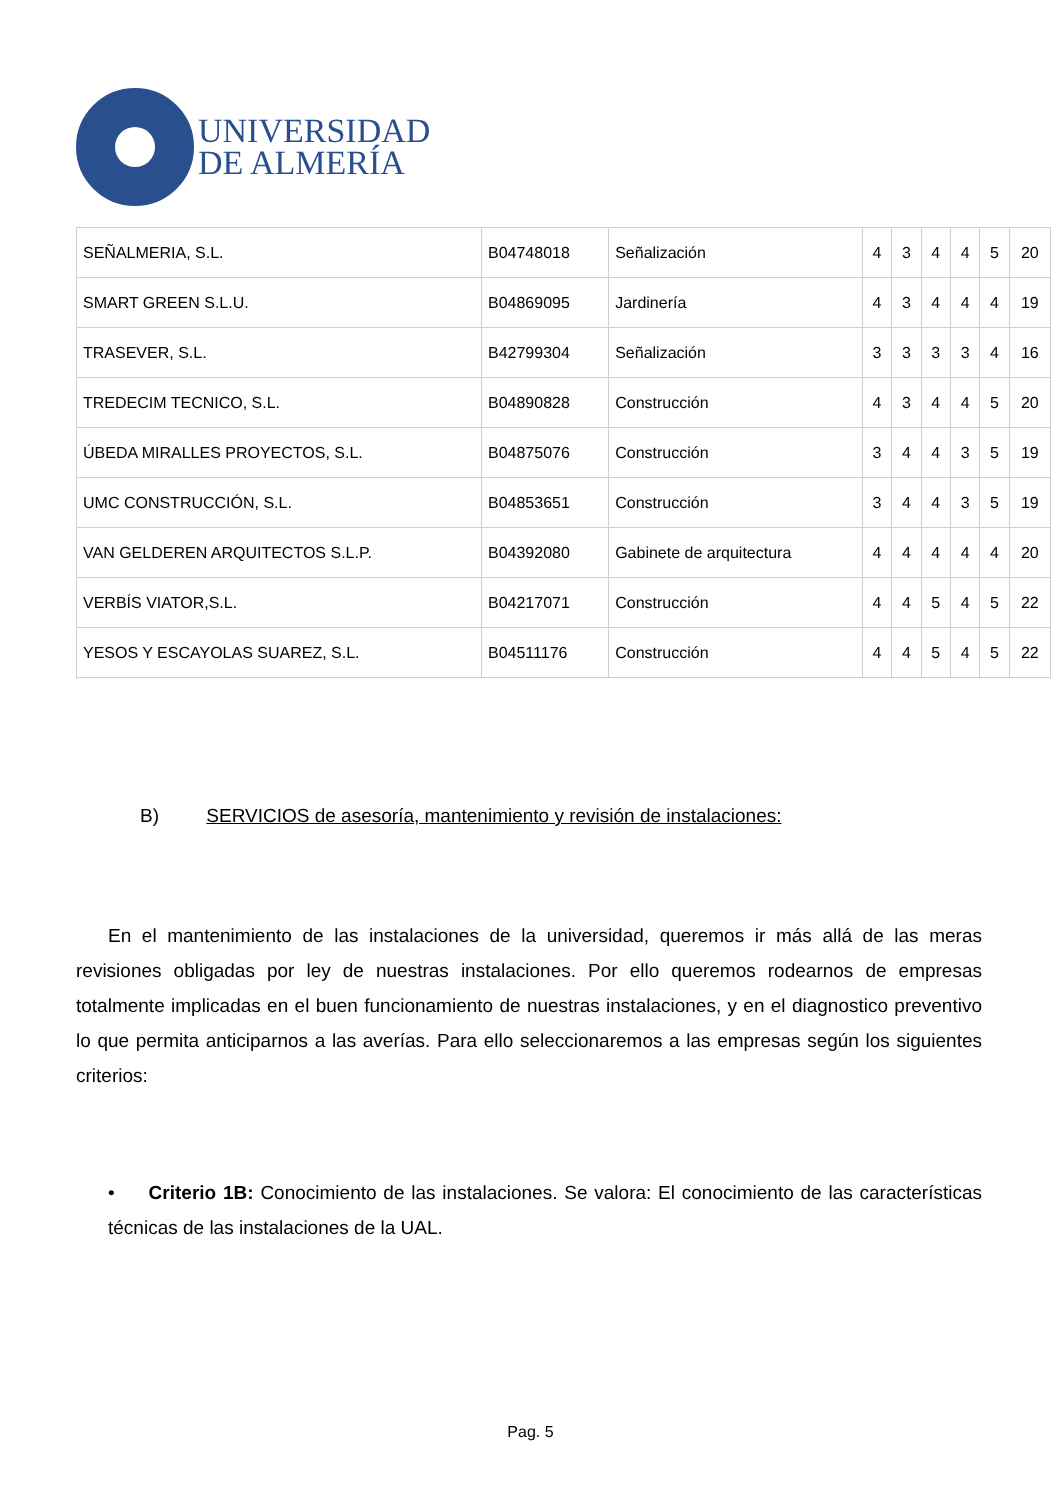UNIVERSIDAD
DE ALMERÍA
| SEÑALMERIA, S.L. | B04748018 | Señalización | 4 | 3 | 4 | 4 | 5 | 20 |
| SMART GREEN S.L.U. | B04869095 | Jardinería | 4 | 3 | 4 | 4 | 4 | 19 |
| TRASEVER, S.L. | B42799304 | Señalización | 3 | 3 | 3 | 3 | 4 | 16 |
| TREDECIM TECNICO, S.L. | B04890828 | Construcción | 4 | 3 | 4 | 4 | 5 | 20 |
| ÚBEDA MIRALLES PROYECTOS, S.L. | B04875076 | Construcción | 3 | 4 | 4 | 3 | 5 | 19 |
| UMC CONSTRUCCIÓN, S.L. | B04853651 | Construcción | 3 | 4 | 4 | 3 | 5 | 19 |
| VAN GELDEREN ARQUITECTOS S.L.P. | B04392080 | Gabinete de arquitectura | 4 | 4 | 4 | 4 | 4 | 20 |
| VERBÍS VIATOR,S.L. | B04217071 | Construcción | 4 | 4 | 5 | 4 | 5 | 22 |
| YESOS Y ESCAYOLAS SUAREZ, S.L. | B04511176 | Construcción | 4 | 4 | 5 | 4 | 5 | 22 |
B) SERVICIOS de asesoría, mantenimiento y revisión de instalaciones:
En el mantenimiento de las instalaciones de la universidad, queremos ir más allá de las meras revisiones obligadas por ley de nuestras instalaciones. Por ello queremos rodearnos de empresas totalmente implicadas en el buen funcionamiento de nuestras instalaciones, y en el diagnostico preventivo lo que permita anticiparnos a las averías. Para ello seleccionaremos a las empresas según los siguientes criterios:
• Criterio 1B: Conocimiento de las instalaciones. Se valora: El conocimiento de las características técnicas de las instalaciones de la UAL.
Pag. 5